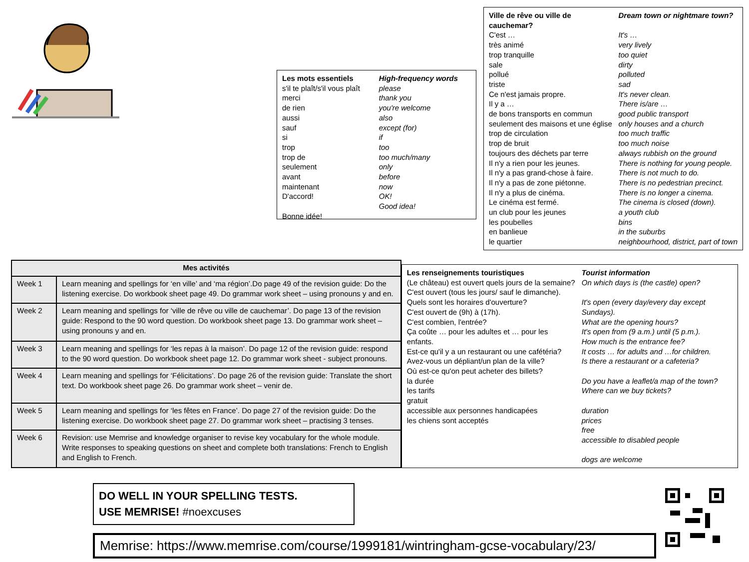Les mots essentiels
s'il te plaît/s'il vous plaît
merci
de rien
aussi
sauf
si
trop
trop de
seulement
avant
maintenant
D'accord!
Bonne idée!
High-frequency words
please
thank you
you're welcome
also
except (for)
if
too
too much/many
only
before
now
OK!
Good idea!
Ville de rêve ou ville de cauchemar?
C'est …
très animé
trop tranquille
sale
pollué
triste
Ce n'est jamais propre.
Il y a …
de bons transports en commun
seulement des maisons et une église
trop de circulation
trop de bruit
toujours des déchets par terre
Il n'y a rien pour les jeunes.
Il n'y a pas grand-chose à faire.
Il n'y a pas de zone piétonne.
Il n'y a plus de cinéma.
Le cinéma est fermé.
un club pour les jeunes
les poubelles
en banlieue
le quartier
Dream town or nightmare town?
It's …
very lively
too quiet
dirty
polluted
sad
It's never clean.
There is/are …
good public transport
only houses and a church
too much traffic
too much noise
always rubbish on the ground
There is nothing for young people.
There is not much to do.
There is no pedestrian precinct.
There is no longer a cinema.
The cinema is closed (down).
a youth club
bins
in the suburbs
neighbourhood, district, part of town
| Mes activités | |
| --- | --- |
| Week 1 | Learn meaning and spellings for ‘en ville’ and ‘ma région’.Do page 49 of the revision guide: Do the listening exercise. Do workbook sheet page 49. Do grammar work sheet – using pronouns y and en. |
| Week 2 | Learn meaning and spellings for ‘ville de rêve ou ville de cauchemar’. Do page 13 of the revision guide: Respond to the 90 word question. Do workbook sheet page 13. Do grammar work sheet – using pronouns y and en. |
| Week 3 | Learn meaning and spellings for ‘les repas à la maison’. Do page 12 of the revision guide: respond to the 90 word question. Do workbook sheet page 12. Do grammar work sheet - subject pronouns. |
| Week 4 | Learn meaning and spellings for ‘Félicitations’. Do page 26 of the revision guide: Translate the short text. Do workbook sheet page 26. Do grammar work sheet – venir de. |
| Week 5 | Learn meaning and spellings for ‘les fêtes en France’. Do page 27 of the revision guide: Do the listening exercise. Do workbook sheet page 27. Do grammar work sheet – practising 3 tenses. |
| Week 6 | Revision: use Memrise and knowledge organiser to revise key vocabulary for the whole module. Write responses to speaking questions on sheet and complete both translations: French to English and English to French. |
Les renseignements touristiques
(Le château) est ouvert quels jours de la semaine?
C'est ouvert (tous les jours/ sauf le dimanche).
Quels sont les horaires d'ouverture?
C'est ouvert de (9h) à (17h).
C'est combien, l'entrée?
Ça coûte … pour les adultes et … pour les enfants.
Est-ce qu'il y a un restaurant ou une cafétéria?
Avez-vous un dépliant/un plan de la ville?
Où est-ce qu'on peut acheter des billets?
la durée
les tarifs
gratuit
accessible aux personnes handicapées
les chiens sont acceptés
Tourist information
On which days is (the castle) open?
It's open (every day/every day except Sundays).
What are the opening hours?
It's open from (9 a.m.) until (5 p.m.).
How much is the entrance fee?
It costs … for adults and …for children.
Is there a restaurant or a cafeteria?
Do you have a leaflet/a map of the town?
Where can we buy tickets?
duration
prices
free
accessible to disabled people
dogs are welcome
DO WELL IN YOUR SPELLING TESTS.
USE MEMRISE! #noexcuses
Memrise: https://www.memrise.com/course/1999181/wintringham-gcse-vocabulary/23/